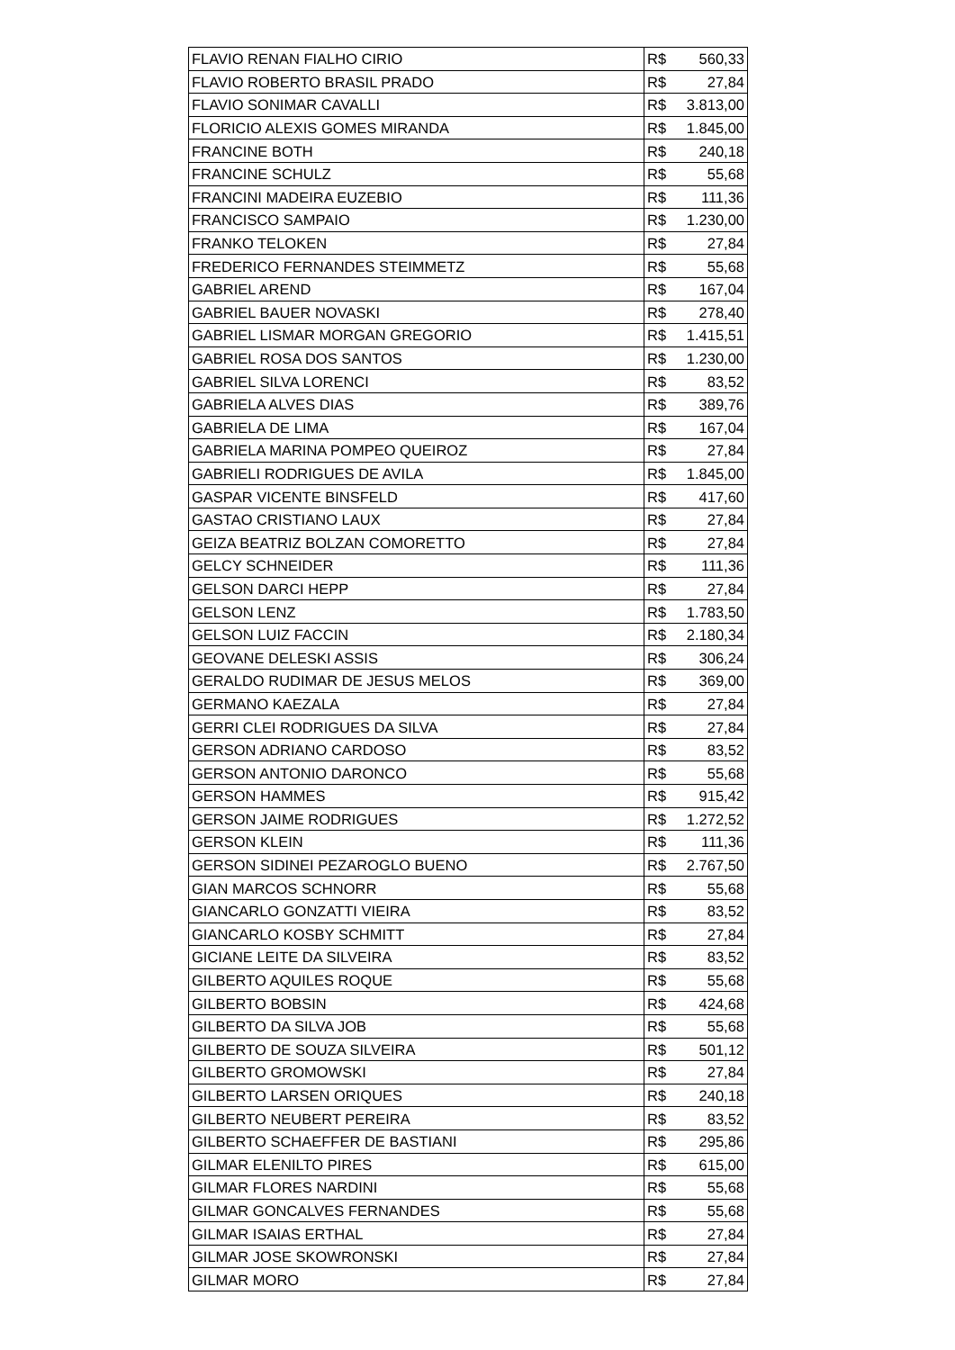| FLAVIO RENAN FIALHO CIRIO | R$ | 560,33 |
| FLAVIO ROBERTO BRASIL PRADO | R$ | 27,84 |
| FLAVIO SONIMAR CAVALLI | R$ | 3.813,00 |
| FLORICIO ALEXIS GOMES MIRANDA | R$ | 1.845,00 |
| FRANCINE BOTH | R$ | 240,18 |
| FRANCINE SCHULZ | R$ | 55,68 |
| FRANCINI MADEIRA EUZEBIO | R$ | 111,36 |
| FRANCISCO SAMPAIO | R$ | 1.230,00 |
| FRANKO TELOKEN | R$ | 27,84 |
| FREDERICO FERNANDES STEIMMETZ | R$ | 55,68 |
| GABRIEL AREND | R$ | 167,04 |
| GABRIEL BAUER NOVASKI | R$ | 278,40 |
| GABRIEL LISMAR MORGAN GREGORIO | R$ | 1.415,51 |
| GABRIEL ROSA DOS SANTOS | R$ | 1.230,00 |
| GABRIEL SILVA LORENCI | R$ | 83,52 |
| GABRIELA ALVES DIAS | R$ | 389,76 |
| GABRIELA DE LIMA | R$ | 167,04 |
| GABRIELA MARINA POMPEO QUEIROZ | R$ | 27,84 |
| GABRIELI RODRIGUES DE AVILA | R$ | 1.845,00 |
| GASPAR VICENTE BINSFELD | R$ | 417,60 |
| GASTAO CRISTIANO LAUX | R$ | 27,84 |
| GEIZA BEATRIZ BOLZAN COMORETTO | R$ | 27,84 |
| GELCY SCHNEIDER | R$ | 111,36 |
| GELSON DARCI HEPP | R$ | 27,84 |
| GELSON LENZ | R$ | 1.783,50 |
| GELSON LUIZ FACCIN | R$ | 2.180,34 |
| GEOVANE DELESKI ASSIS | R$ | 306,24 |
| GERALDO RUDIMAR DE JESUS MELOS | R$ | 369,00 |
| GERMANO KAEZALA | R$ | 27,84 |
| GERRI CLEI RODRIGUES DA SILVA | R$ | 27,84 |
| GERSON ADRIANO CARDOSO | R$ | 83,52 |
| GERSON ANTONIO DARONCO | R$ | 55,68 |
| GERSON HAMMES | R$ | 915,42 |
| GERSON JAIME RODRIGUES | R$ | 1.272,52 |
| GERSON KLEIN | R$ | 111,36 |
| GERSON SIDINEI PEZAROGLO BUENO | R$ | 2.767,50 |
| GIAN MARCOS SCHNORR | R$ | 55,68 |
| GIANCARLO GONZATTI VIEIRA | R$ | 83,52 |
| GIANCARLO KOSBY SCHMITT | R$ | 27,84 |
| GICIANE LEITE DA SILVEIRA | R$ | 83,52 |
| GILBERTO AQUILES ROQUE | R$ | 55,68 |
| GILBERTO BOBSIN | R$ | 424,68 |
| GILBERTO DA SILVA JOB | R$ | 55,68 |
| GILBERTO DE SOUZA SILVEIRA | R$ | 501,12 |
| GILBERTO GROMOWSKI | R$ | 27,84 |
| GILBERTO LARSEN ORIQUES | R$ | 240,18 |
| GILBERTO NEUBERT PEREIRA | R$ | 83,52 |
| GILBERTO SCHAEFFER DE BASTIANI | R$ | 295,86 |
| GILMAR ELENILTO PIRES | R$ | 615,00 |
| GILMAR FLORES NARDINI | R$ | 55,68 |
| GILMAR GONCALVES FERNANDES | R$ | 55,68 |
| GILMAR ISAIAS ERTHAL | R$ | 27,84 |
| GILMAR JOSE SKOWRONSKI | R$ | 27,84 |
| GILMAR MORO | R$ | 27,84 |